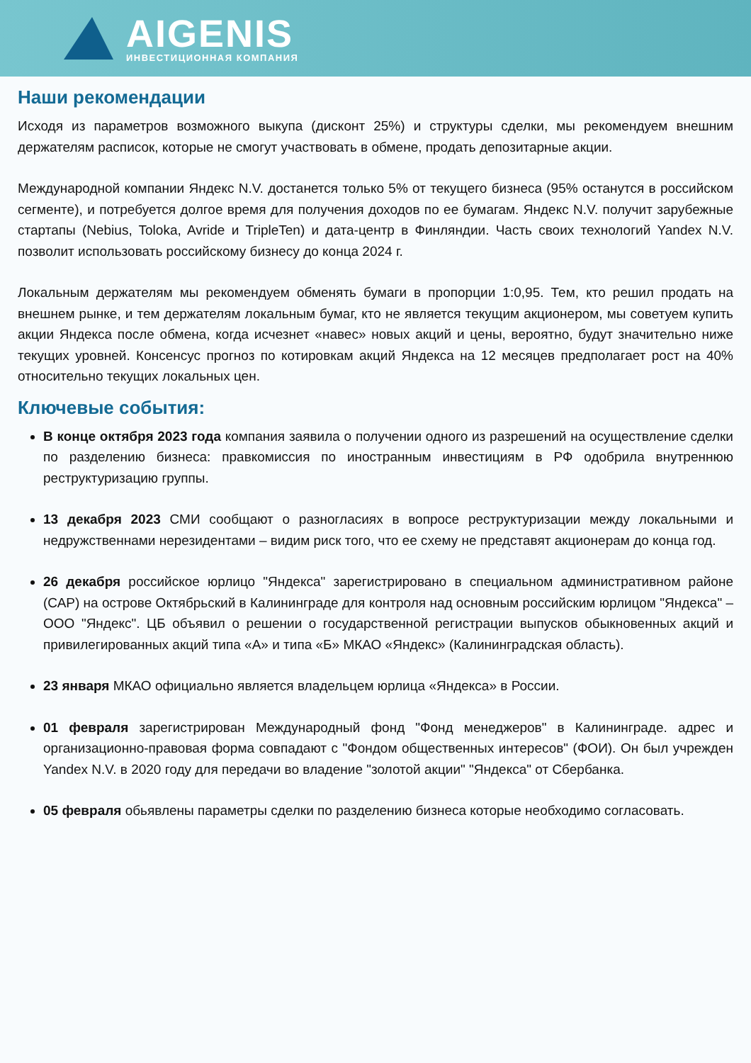AIGENIS
ИНВЕСТИЦИОННАЯ КОМПАНИЯ
Наши рекомендации
Исходя из параметров возможного выкупа (дисконт 25%) и структуры сделки, мы рекомендуем внешним держателям расписок, которые не смогут участвовать в обмене, продать депозитарные акции.
Международной компании Яндекс N.V. достанется только 5% от текущего бизнеса (95% останутся в российском сегменте), и потребуется долгое время для получения доходов по ее бумагам. Яндекс N.V. получит зарубежные стартапы (Nebius, Toloka, Avride и TripleTen) и дата-центр в Финляндии. Часть своих технологий Yandex N.V. позволит использовать российскому бизнесу до конца 2024 г.
Локальным держателям мы рекомендуем обменять бумаги в пропорции 1:0,95. Тем, кто решил продать на внешнем рынке, и тем держателям локальным бумаг, кто не является текущим акционером, мы советуем купить акции Яндекса после обмена, когда исчезнет «навес» новых акций и цены, вероятно, будут значительно ниже текущих уровней. Консенсус прогноз по котировкам акций Яндекса на 12 месяцев предполагает рост на 40% относительно текущих локальных цен.
Ключевые события:
В конце октября 2023 года компания заявила о получении одного из разрешений на осуществление сделки по разделению бизнеса: правкомиссия по иностранным инвестициям в РФ одобрила внутреннюю реструктуризацию группы.
13 декабря 2023 СМИ сообщают о разногласиях в вопросе реструктуризации между локальными и недружственнами нерезидентами – видим риск того, что ее схему не представят акционерам до конца год.
26 декабря российское юрлицо "Яндекса" зарегистрировано в специальном административном районе (САР) на острове Октябрьский в Калининграде для контроля над основным российским юрлицом "Яндекса" – ООО "Яндекс". ЦБ объявил о решении о государственной регистрации выпусков обыкновенных акций и привилегированных акций типа «А» и типа «Б» МКАО «Яндекс» (Калининградская область).
23 января МКАО официально является владельцем юрлица «Яндекса» в России.
01 февраля зарегистрирован Международный фонд "Фонд менеджеров" в Калининграде. адрес и организационно-правовая форма совпадают с "Фондом общественных интересов" (ФОИ). Он был учрежден Yandex N.V. в 2020 году для передачи во владение "золотой акции" "Яндекса" от Сбербанка.
05 февраля обьявлены параметры сделки по разделению бизнеса которые необходимо согласовать.